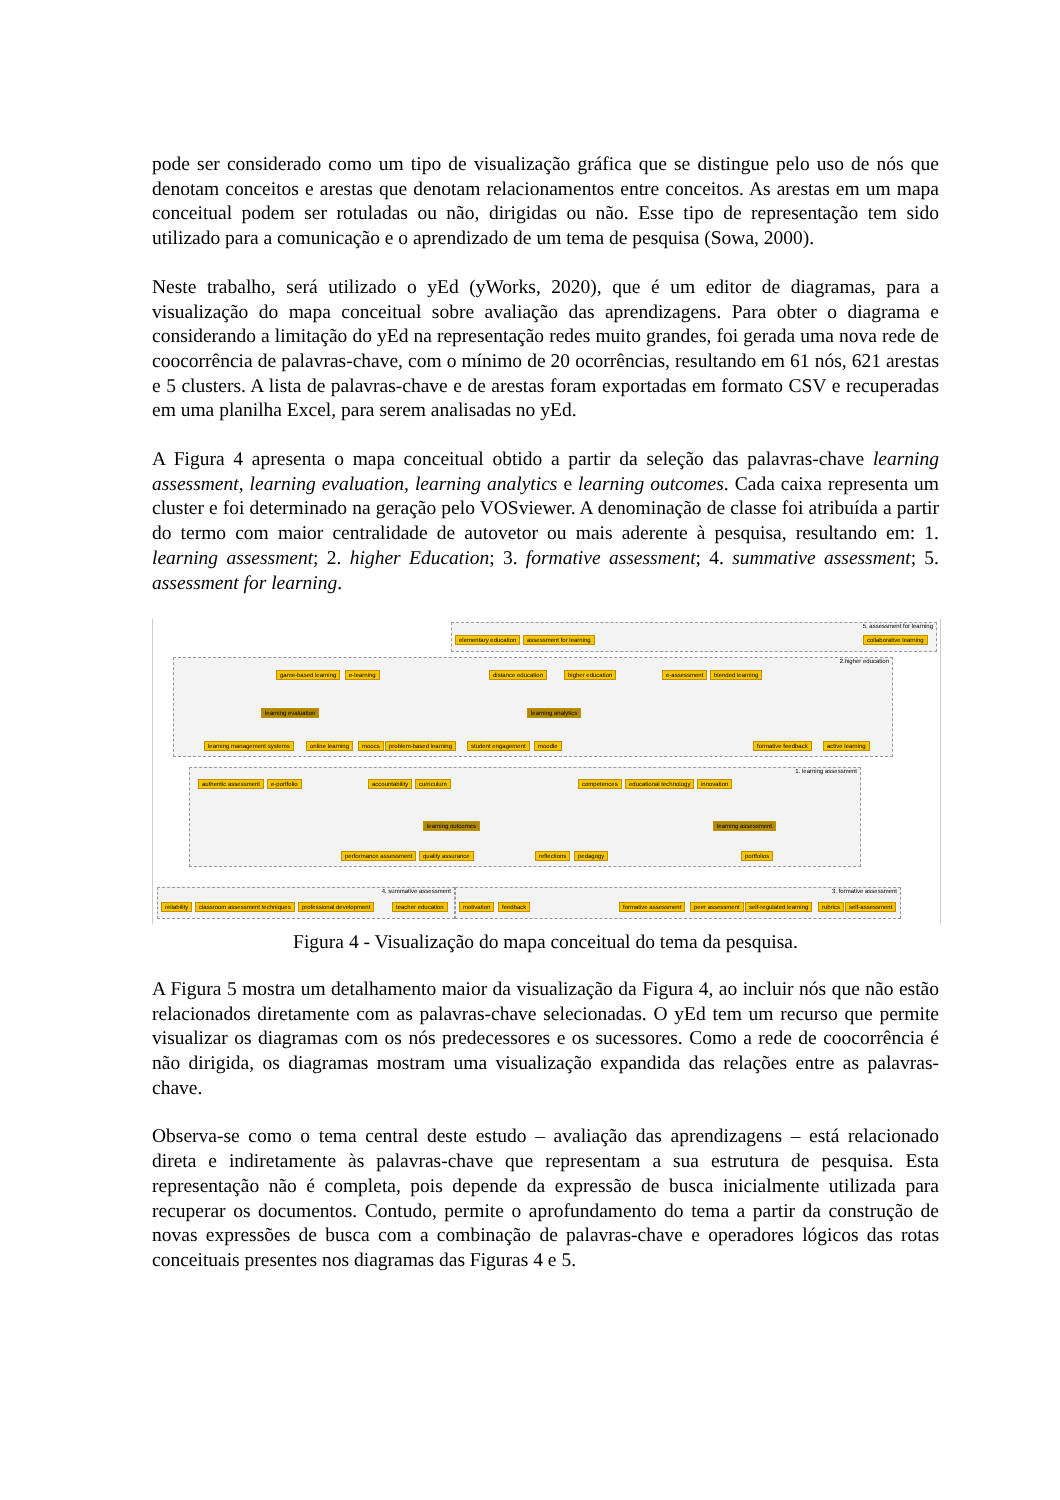pode ser considerado como um tipo de visualização gráfica que se distingue pelo uso de nós que denotam conceitos e arestas que denotam relacionamentos entre conceitos. As arestas em um mapa conceitual podem ser rotuladas ou não, dirigidas ou não. Esse tipo de representação tem sido utilizado para a comunicação e o aprendizado de um tema de pesquisa (Sowa, 2000).
Neste trabalho, será utilizado o yEd (yWorks, 2020), que é um editor de diagramas, para a visualização do mapa conceitual sobre avaliação das aprendizagens. Para obter o diagrama e considerando a limitação do yEd na representação redes muito grandes, foi gerada uma nova rede de coocorrência de palavras-chave, com o mínimo de 20 ocorrências, resultando em 61 nós, 621 arestas e 5 clusters. A lista de palavras-chave e de arestas foram exportadas em formato CSV e recuperadas em uma planilha Excel, para serem analisadas no yEd.
A Figura 4 apresenta o mapa conceitual obtido a partir da seleção das palavras-chave learning assessment, learning evaluation, learning analytics e learning outcomes. Cada caixa representa um cluster e foi determinado na geração pelo VOSviewer. A denominação de classe foi atribuída a partir do termo com maior centralidade de autovetor ou mais aderente à pesquisa, resultando em: 1. learning assessment; 2. higher Education; 3. formative assessment; 4. summative assessment; 5. assessment for learning.
5. assessment for learning
2.higher education
1. learning assessment
4. summative assessment 3. formative assessment
elementary education assessment for learning collaborative learning
game-based learning e-learning distance education higher education e-assessment blended learning
learning evaluation learning analytics
learning management systems online learning moocs problem-based learning student engagement moodle formative feedback active learning
authentic assessment e-portfolio accountability curriculum competences educational technology innovation
learning outcomes learning assessment
performance assessment quality assurance reflections pedagogy portfolios
reliability classroom assessment techniques professional development teacher education motivation feedback formative assessment peer assessment self-regulated learning rubrics self-assessment
Figura 4 - Visualização do mapa conceitual do tema da pesquisa.
A Figura 5 mostra um detalhamento maior da visualização da Figura 4, ao incluir nós que não estão relacionados diretamente com as palavras-chave selecionadas. O yEd tem um recurso que permite visualizar os diagramas com os nós predecessores e os sucessores. Como a rede de coocorrência é não dirigida, os diagramas mostram uma visualização expandida das relações entre as palavras-chave.
Observa-se como o tema central deste estudo – avaliação das aprendizagens – está relacionado direta e indiretamente às palavras-chave que representam a sua estrutura de pesquisa. Esta representação não é completa, pois depende da expressão de busca inicialmente utilizada para recuperar os documentos. Contudo, permite o aprofundamento do tema a partir da construção de novas expressões de busca com a combinação de palavras-chave e operadores lógicos das rotas conceituais presentes nos diagramas das Figuras 4 e 5.